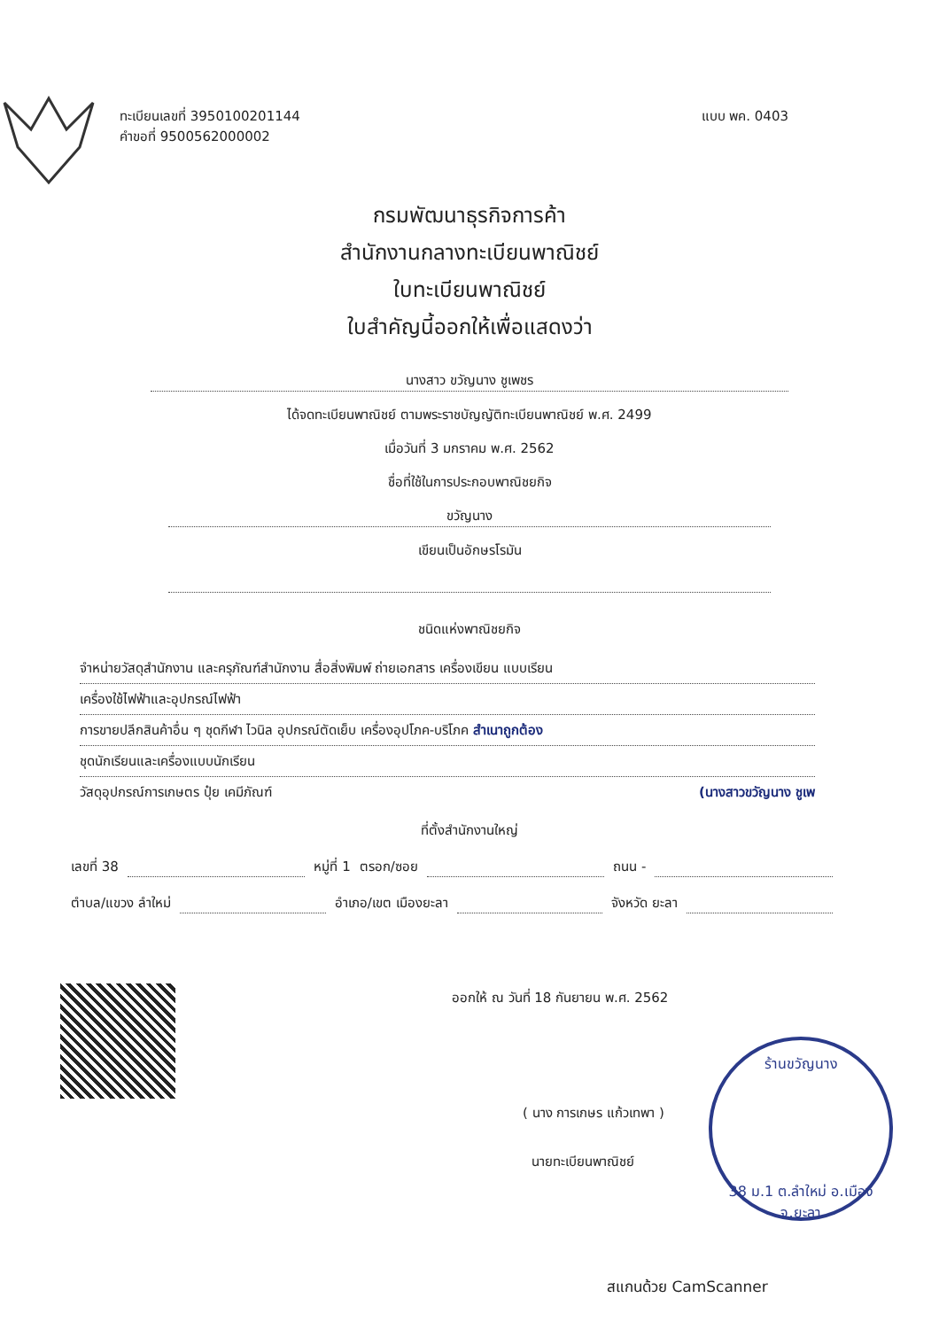ทะเบียนเลขที่ 3950100201144
คำขอที่ 9500562000002
แบบ พค. 0403
กรมพัฒนาธุรกิจการค้า
สำนักงานกลางทะเบียนพาณิชย์
ใบทะเบียนพาณิชย์
ใบสำคัญนี้ออกให้เพื่อแสดงว่า
นางสาว ขวัญนาง ชูเพชร
ได้จดทะเบียนพาณิชย์ ตามพระราชบัญญัติทะเบียนพาณิชย์ พ.ศ. 2499
เมื่อวันที่ 3 มกราคม พ.ศ. 2562
ชื่อที่ใช้ในการประกอบพาณิชยกิจ
ขวัญนาง
เขียนเป็นอักษรโรมัน
ชนิดแห่งพาณิชยกิจ
จำหน่ายวัสดุสำนักงาน และครุภัณฑ์สำนักงาน สื่อสิ่งพิมพ์ ถ่ายเอกสาร เครื่องเขียน แบบเรียน
เครื่องใช้ไฟฟ้าและอุปกรณ์ไฟฟ้า
การขายปลีกสินค้าอื่น ๆ ชุดกีฬา ไวนิล อุปกรณ์ตัดเย็บ เครื่องอุปโภค-บริโภค สำเนาถูกต้อง
ชุดนักเรียนและเครื่องแบบนักเรียน
วัสดุอุปกรณ์การเกษตร ปุ๋ย เคมีภัณฑ์ (นางสาวขวัญนาง ชูเพ
ที่ตั้งสำนักงานใหญ่
เลขที่ 38 หมู่ที่ 1 ตรอก/ซอย ถนน -
ตำบล/แขวง ลำใหม่ อำเภอ/เขต เมืองยะลา จังหวัด ยะลา
ออกให้ ณ วันที่ 18 กันยายน พ.ศ. 2562
( นาง การเกษร แก้วเทพา )
นายทะเบียนพาณิชย์
ร้านขวัญนาง
38 ม.1 ต.ลำใหม่ อ.เมือง จ.ยะลา
สแกนด้วย CamScanner